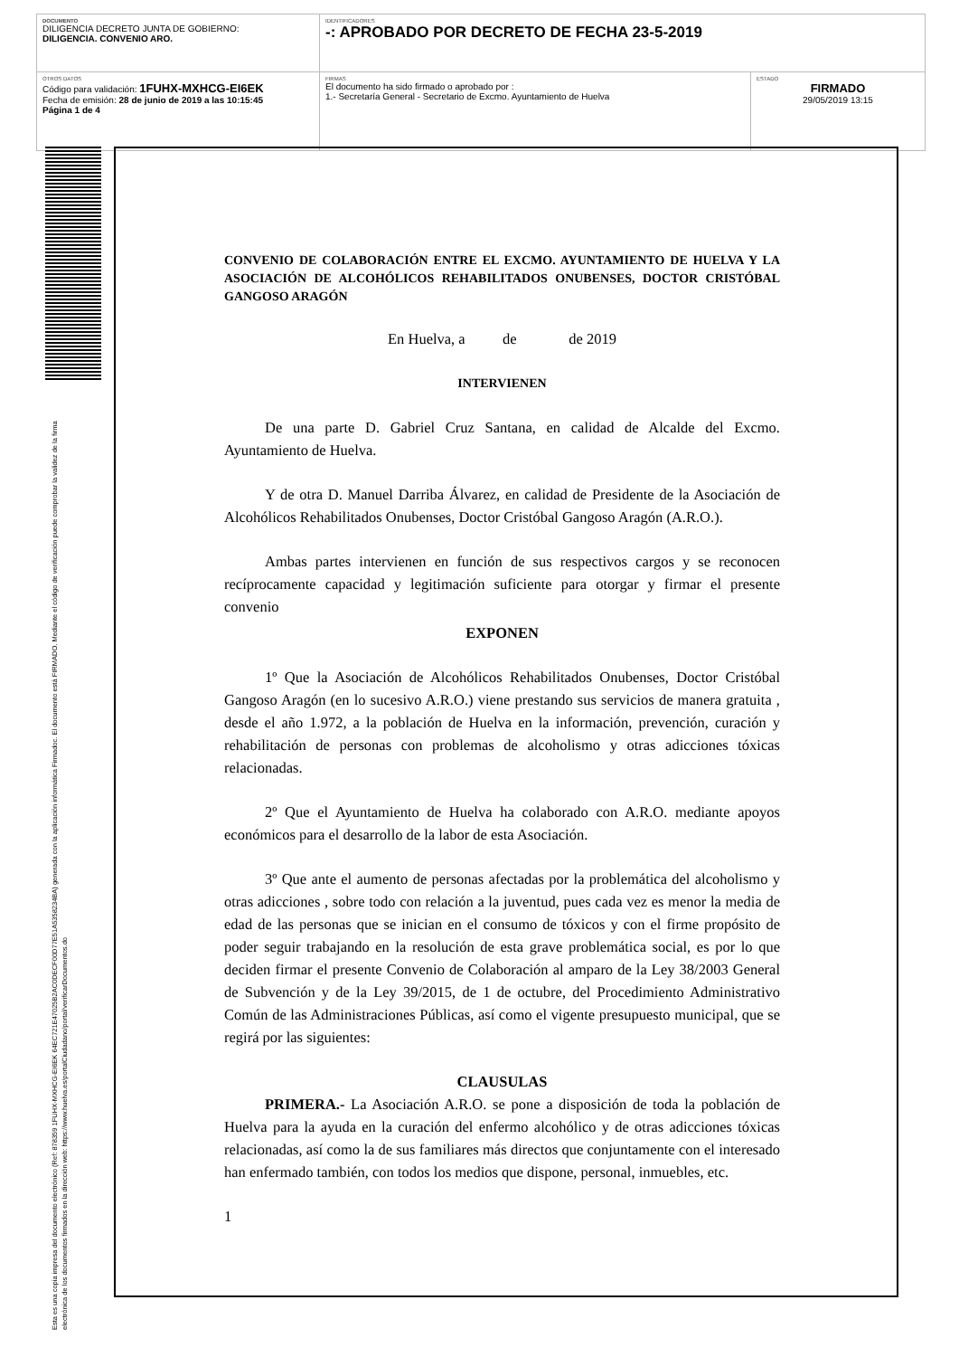| DOCUMENTO DILIGENCIA DECRETO JUNTA DE GOBIERNO: DILIGENCIA. CONVENIO ARO. | IDENTIFICADORES -: APROBADO POR DECRETO DE FECHA 23-5-2019 | |
| OTROS DATOS Código para validación: 1FUHX-MXHCG-EI6EK Fecha de emisión: 28 de junio de 2019 a las 10:15:45 Página 1 de 4 | FIRMAS El documento ha sido firmado o aprobado por : 1.- Secretaría General - Secretario de Excmo. Ayuntamiento de Huelva | ESTADO FIRMADO 29/05/2019 13:15 |
Esta es una copia impresa del documento electrónico (Ref: 878359 1FUHX-MXHCG-EI6EK 64EC721E47025B2AC0DECF00D77E51A5358234BA) generada con la aplicación informática Firmadoc. El documento está FIRMADO. Mediante el código de verificación puede comprobar la validez de la firma electrónica de los documentos firmados en la dirección web: https://www.huelva.es/portalCiudadano/portal/verificarDocumentos.do
CONVENIO DE COLABORACIÓN ENTRE EL EXCMO. AYUNTAMIENTO DE HUELVA Y LA ASOCIACIÓN DE ALCOHÓLICOS REHABILITADOS ONUBENSES, DOCTOR CRISTÓBAL GANGOSO ARAGÓN
En Huelva, a de de 2019
INTERVIENEN
De una parte D. Gabriel Cruz Santana, en calidad de Alcalde del Excmo. Ayuntamiento de Huelva.
Y de otra D. Manuel Darriba Álvarez, en calidad de Presidente de la Asociación de Alcohólicos Rehabilitados Onubenses, Doctor Cristóbal Gangoso Aragón (A.R.O.).
Ambas partes intervienen en función de sus respectivos cargos y se reconocen recíprocamente capacidad y legitimación suficiente para otorgar y firmar el presente convenio
EXPONEN
1º Que la Asociación de Alcohólicos Rehabilitados Onubenses, Doctor Cristóbal Gangoso Aragón (en lo sucesivo A.R.O.) viene prestando sus servicios de manera gratuita , desde el año 1.972, a la población de Huelva en la información, prevención, curación y rehabilitación de personas con problemas de alcoholismo y otras adicciones tóxicas relacionadas.
2º Que el Ayuntamiento de Huelva ha colaborado con A.R.O. mediante apoyos económicos para el desarrollo de la labor de esta Asociación.
3º Que ante el aumento de personas afectadas por la problemática del alcoholismo y otras adicciones , sobre todo con relación a la juventud, pues cada vez es menor la media de edad de las personas que se inician en el consumo de tóxicos y con el firme propósito de poder seguir trabajando en la resolución de esta grave problemática social, es por lo que deciden firmar el presente Convenio de Colaboración al amparo de la Ley 38/2003 General de Subvención y de la Ley 39/2015, de 1 de octubre, del Procedimiento Administrativo Común de las Administraciones Públicas, así como el vigente presupuesto municipal, que se regirá por las siguientes:
CLAUSULAS
PRIMERA.- La Asociación A.R.O. se pone a disposición de toda la población de Huelva para la ayuda en la curación del enfermo alcohólico y de otras adicciones tóxicas relacionadas, así como la de sus familiares más directos que conjuntamente con el interesado han enfermado también, con todos los medios que dispone, personal, inmuebles, etc.
1